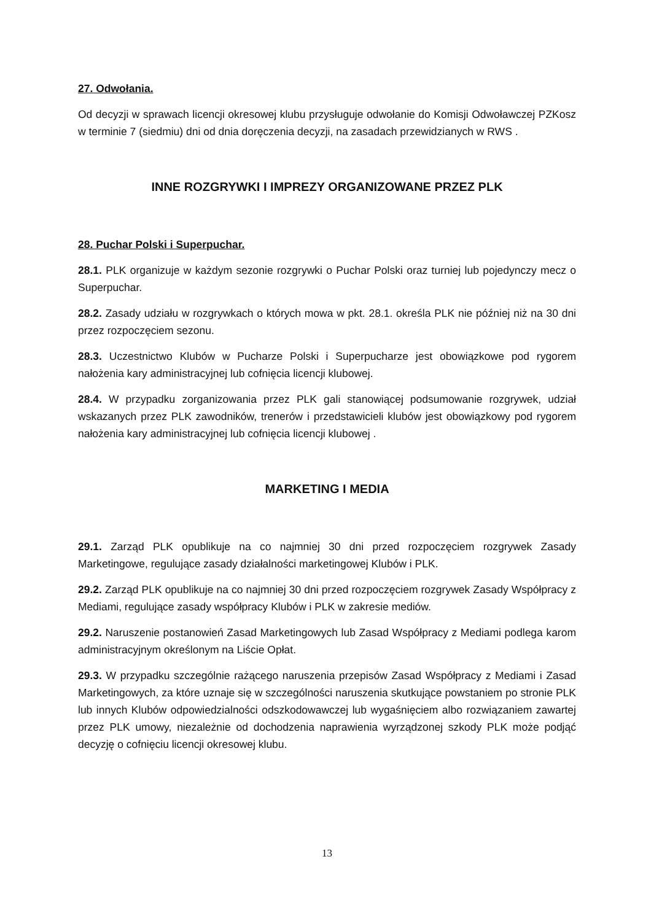27. Odwołania.
Od decyzji w sprawach licencji okresowej klubu przysługuje odwołanie do Komisji Odwoławczej PZKosz w terminie 7 (siedmiu) dni od dnia doręczenia decyzji, na zasadach przewidzianych w RWS .
INNE ROZGRYWKI I IMPREZY ORGANIZOWANE PRZEZ PLK
28. Puchar Polski i Superpuchar.
28.1. PLK organizuje w każdym sezonie rozgrywki o Puchar Polski oraz turniej lub pojedynczy mecz o Superpuchar.
28.2. Zasady udziału w rozgrywkach o których mowa w pkt. 28.1. określa PLK nie później niż na 30 dni przez rozpoczęciem sezonu.
28.3. Uczestnictwo Klubów w Pucharze Polski i Superpucharze jest obowiązkowe pod rygorem nałożenia kary administracyjnej lub cofnięcia licencji klubowej.
28.4. W przypadku zorganizowania przez PLK gali stanowiącej podsumowanie rozgrywek, udział wskazanych przez PLK zawodników, trenerów i przedstawicieli klubów jest obowiązkowy pod rygorem nałożenia kary administracyjnej lub cofnięcia licencji klubowej .
MARKETING I MEDIA
29.1. Zarząd PLK opublikuje na co najmniej 30 dni przed rozpoczęciem rozgrywek Zasady Marketingowe, regulujące zasady działalności marketingowej Klubów i PLK.
29.2. Zarząd PLK opublikuje na co najmniej 30 dni przed rozpoczęciem rozgrywek Zasady Współpracy z Mediami, regulujące zasady współpracy Klubów i PLK w zakresie mediów.
29.2. Naruszenie postanowień Zasad Marketingowych lub Zasad Współpracy z Mediami podlega karom administracyjnym określonym na Liście Opłat.
29.3. W przypadku szczególnie rażącego naruszenia przepisów Zasad Współpracy z Mediami i Zasad Marketingowych, za które uznaje się w szczególności naruszenia skutkujące powstaniem po stronie PLK lub innych Klubów odpowiedzialności odszkodowawczej lub wygaśnięciem albo rozwiązaniem zawartej przez PLK umowy, niezależnie od dochodzenia naprawienia wyrządzonej szkody PLK może podjąć decyzję o cofnięciu licencji okresowej klubu.
13